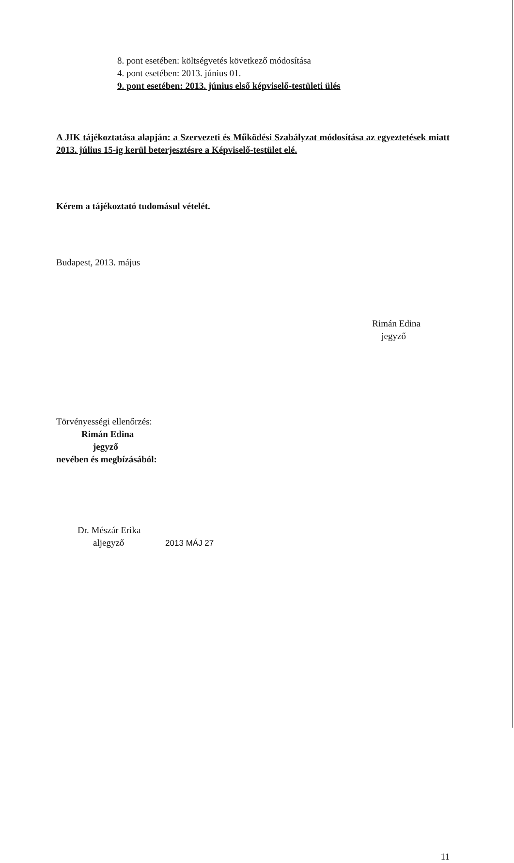8. pont esetében: költségvetés következő módosítása
4. pont esetében: 2013. június 01.
9. pont esetében: 2013. június első képviselő-testületi ülés
A JIK tájékoztatása alapján: a Szervezeti és Működési Szabályzat módosítása az egyeztetések miatt 2013. július 15-ig kerül beterjesztésre a Képviselő-testület elé.
Kérem a tájékoztató tudomásul vételét.
Budapest, 2013. május
Rimán Edina
jegyző
Törvényességi ellenőrzés:
Rimán Edina
jegyző
nevében és megbízásából:
Dr. Mészár Erika
aljegyző 2013 MÁJ 27
11